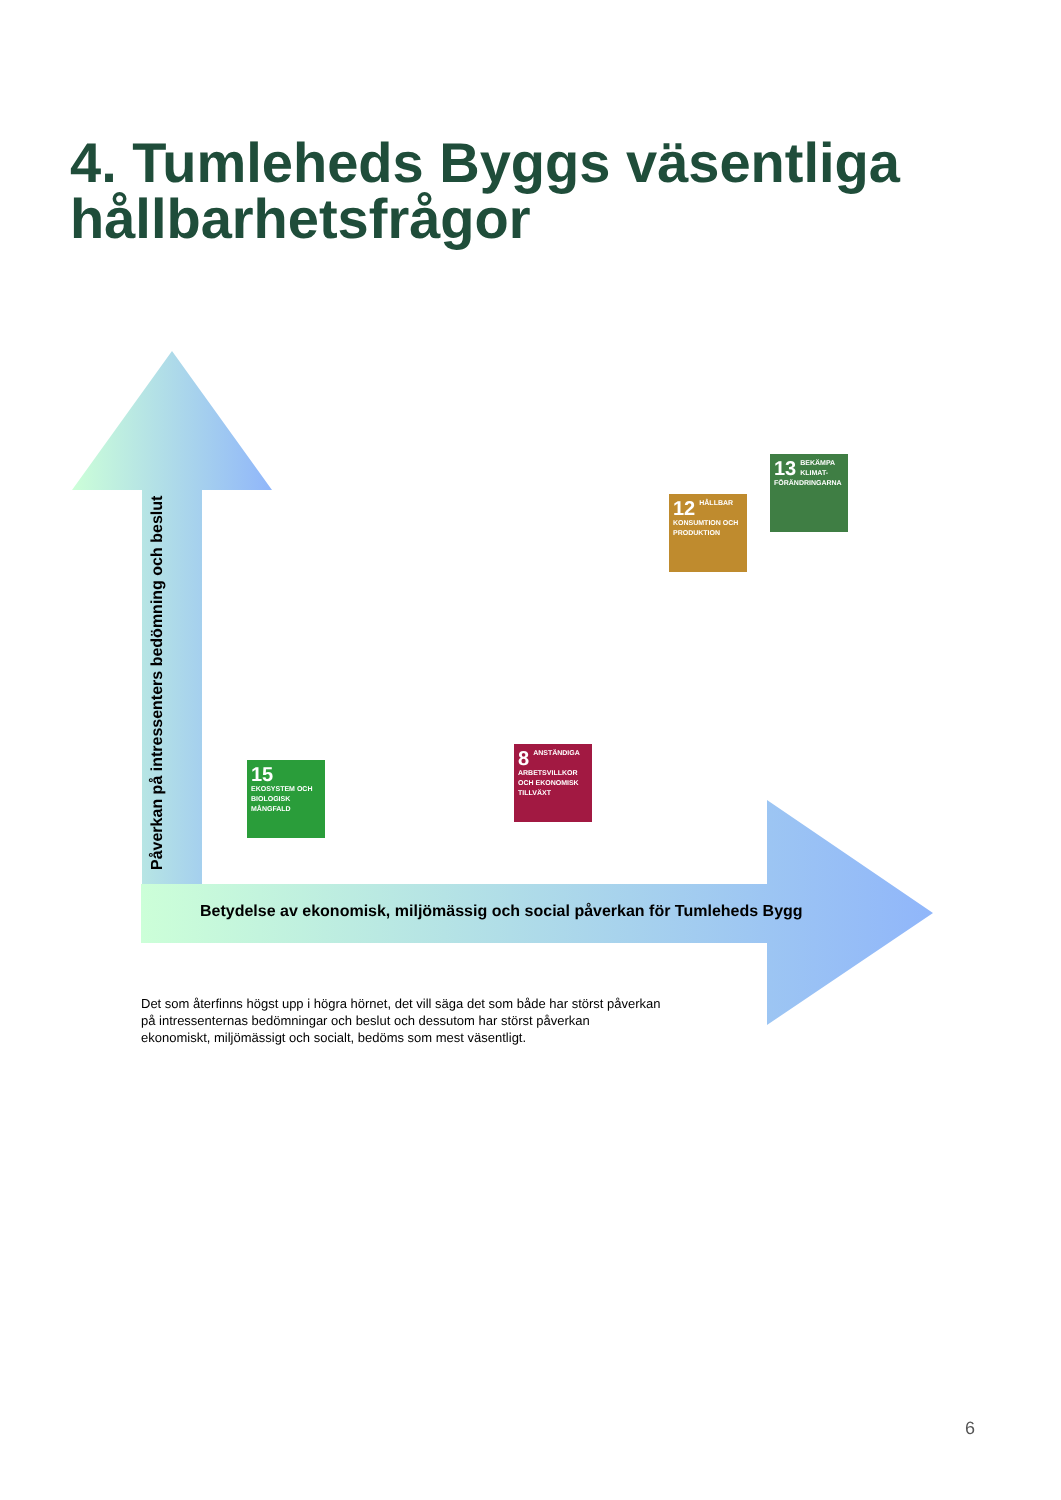4. Tumleheds Byggs väsentliga hållbarhetsfrågor
Påverkan på intressenters bedömning och beslut
Betydelse av ekonomisk, miljömässig och social påverkan för Tumleheds Bygg
13 BEKÄMPA KLIMAT-FÖRÄNDRINGARNA
12 HÅLLBAR KONSUMTION OCH PRODUKTION
8 ANSTÄNDIGA ARBETSVILLKOR OCH EKONOMISK TILLVÄXT
15 EKOSYSTEM OCH BIOLOGISK MÅNGFALD
Det som återfinns högst upp i högra hörnet, det vill säga det som både har störst påverkan på intressenternas bedömningar och beslut och dessutom har störst påverkan ekonomiskt, miljömässigt och socialt, bedöms som mest väsentligt.
6